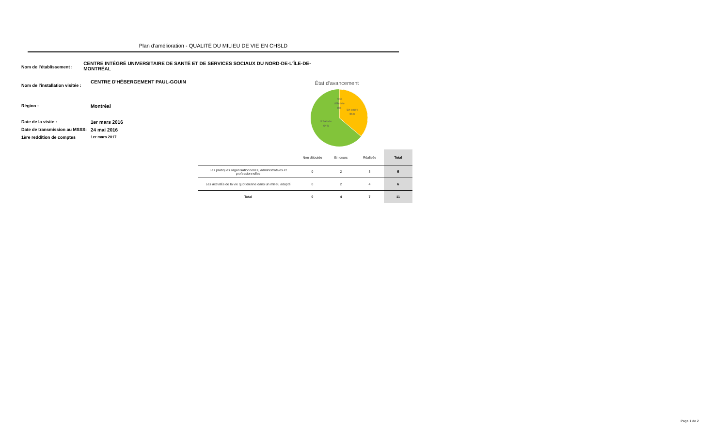Plan d'amélioration - QUALITÉ DU MILIEU DE VIE EN CHSLD
Nom de l'établissement :
CENTRE INTÉGRÉ UNIVERSITAIRE DE SANTÉ ET DE SERVICES SOCIAUX DU NORD-DE-L'ÎLE-DE-MONTRÉAL
Nom de l'installation visitée :
CENTRE D'HÉBERGEMENT PAUL-GOUIN
Région : Montréal
Date de la visite : 1er mars 2016
Date de transmission au MSSS:
24 mai 2016
1ère reddition de comptes 1er mars 2017
État d'avancement
Non
débutée
0%
En cours
36%
Réalisée
64%
| | Non débutée | En cours | Réalisée | Total |
| --- | --- | --- | --- | --- |
| Les pratiques organisationnelles, administratives et professionnelles | 0 | 2 | 3 | 5 |
| Les activités de la vie quotidienne dans un milieu adapté | 0 | 2 | 4 | 6 |
| Total | 0 | 4 | 7 | 11 |
Page 1 de 2